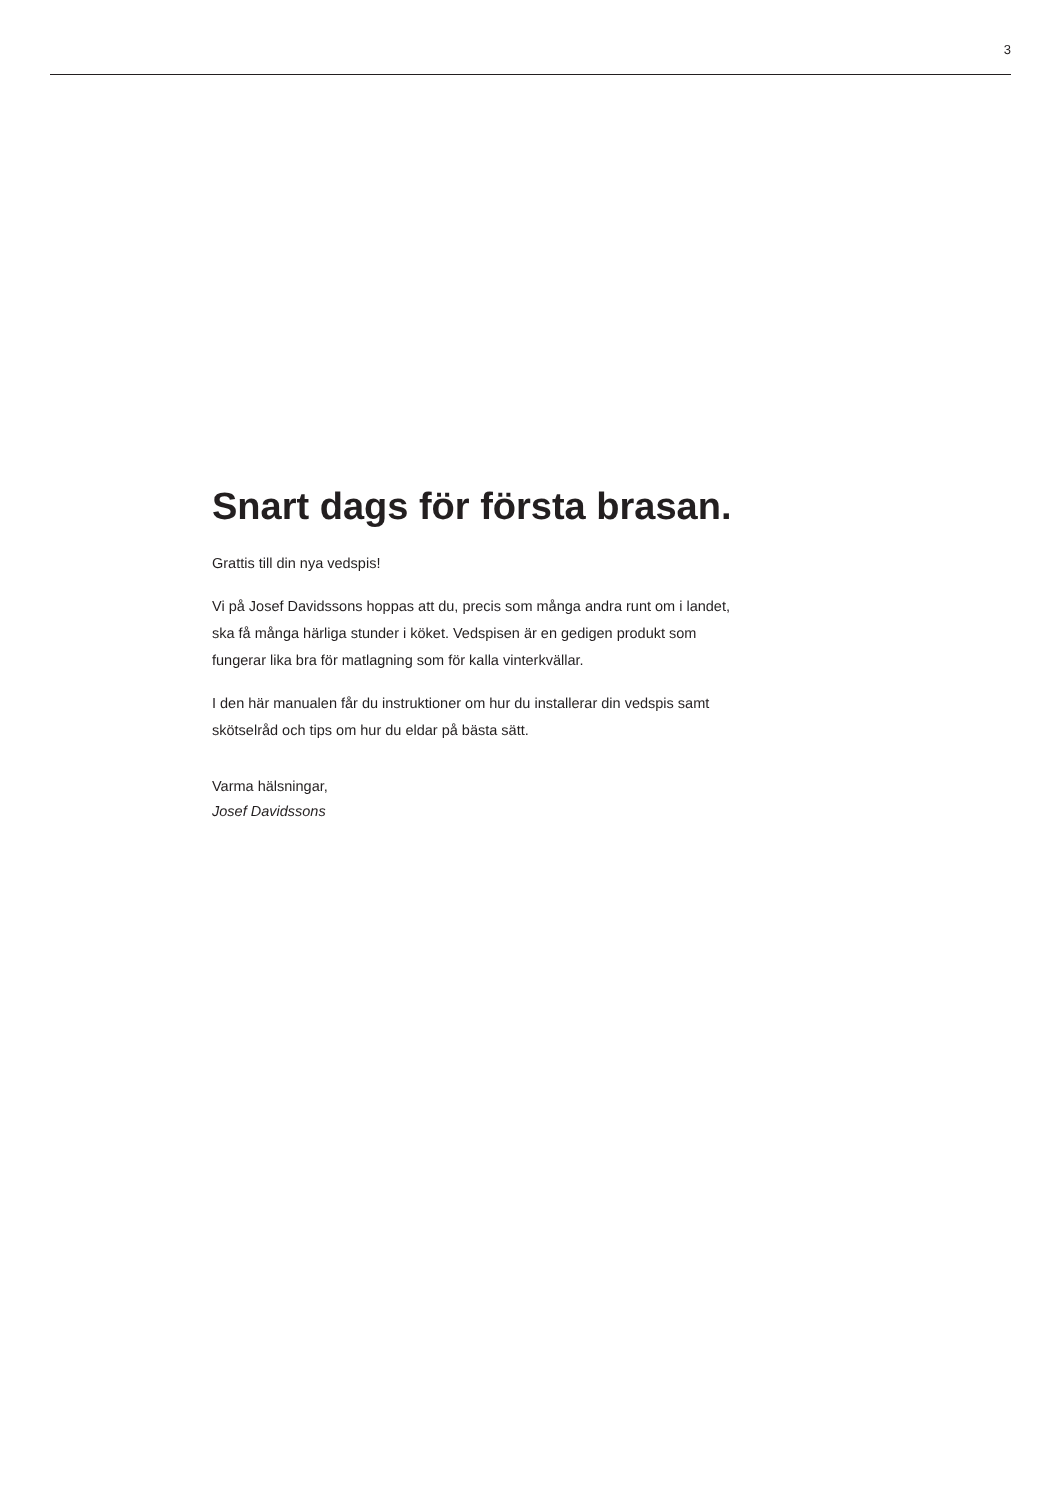3
Snart dags för första brasan.
Grattis till din nya vedspis!
Vi på Josef Davidssons hoppas att du, precis som många andra runt om i landet, ska få många härliga stunder i köket. Vedspisen är en gedigen produkt som fungerar lika bra för matlagning som för kalla vinterkvällar.
I den här manualen får du instruktioner om hur du installerar din vedspis samt skötselråd och tips om hur du eldar på bästa sätt.
Varma hälsningar,
Josef Davidssons